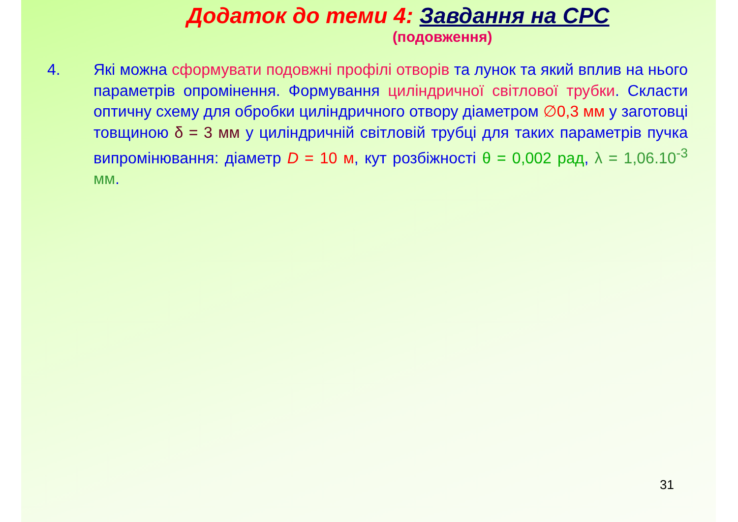Додаток до теми 4: Завдання на СРС
(подовження)
4. Які можна сформувати подовжні профілі отворів та лунок та який вплив на нього параметрів опромінення. Формування циліндричної світлової трубки. Скласти оптичну схему для обробки циліндричного отвору діаметром ∅0,3 мм у заготовці товщиною δ = 3 мм у циліндричній світловій трубці для таких параметрів пучка випромінювання: діаметр D = 10 м, кут розбіжності θ = 0,002 рад, λ = 1,06.10<sup>-3</sup> мм.
31